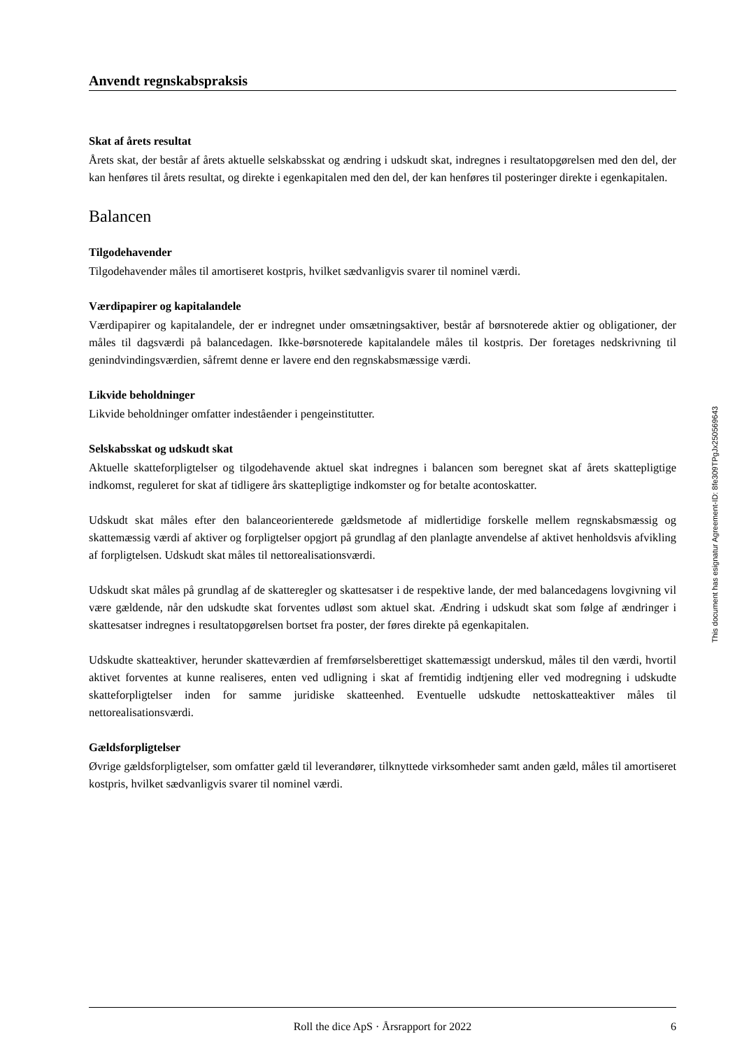Anvendt regnskabspraksis
Skat af årets resultat
Årets skat, der består af årets aktuelle selskabsskat og ændring i udskudt skat, indregnes i resultatopgørelsen med den del, der kan henføres til årets resultat, og direkte i egenkapitalen med den del, der kan henføres til posteringer direkte i egenkapitalen.
Balancen
Tilgodehavender
Tilgodehavender måles til amortiseret kostpris, hvilket sædvanligvis svarer til nominel værdi.
Værdipapirer og kapitalandele
Værdipapirer og kapitalandele, der er indregnet under omsætningsaktiver, består af børsnoterede aktier og obligationer, der måles til dagsværdi på balancedagen. Ikke-børsnoterede kapitalandele måles til kostpris. Der foretages nedskrivning til genindvindingsværdien, såfremt denne er lavere end den regnskabsmæssige værdi.
Likvide beholdninger
Likvide beholdninger omfatter indeståender i pengeinstitutter.
Selskabsskat og udskudt skat
Aktuelle skatteforpligtelser og tilgodehavende aktuel skat indregnes i balancen som beregnet skat af årets skattepligtige indkomst, reguleret for skat af tidligere års skattepligtige indkomster og for betalte acontoskatter.
Udskudt skat måles efter den balanceorienterede gældsmetode af midlertidige forskelle mellem regnskabsmæssig og skattemæssig værdi af aktiver og forpligtelser opgjort på grundlag af den planlagte anvendelse af aktivet henholdsvis afvikling af forpligtelsen. Udskudt skat måles til nettorealisationsværdi.
Udskudt skat måles på grundlag af de skatteregler og skattesatser i de respektive lande, der med balancedagens lovgivning vil være gældende, når den udskudte skat forventes udløst som aktuel skat. Ændring i udskudt skat som følge af ændringer i skattesatser indregnes i resultatopgørelsen bortset fra poster, der føres direkte på egenkapitalen.
Udskudte skatteaktiver, herunder skatteværdien af fremførselsberettiget skattemæssigt underskud, måles til den værdi, hvortil aktivet forventes at kunne realiseres, enten ved udligning i skat af fremtidig indtjening eller ved modregning i udskudte skatteforpligtelser inden for samme juridiske skatteenhed. Eventuelle udskudte nettoskatteaktiver måles til nettorealisationsværdi.
Gældsforpligtelser
Øvrige gældsforpligtelser, som omfatter gæld til leverandører, tilknyttede virksomheder samt anden gæld, måles til amortiseret kostpris, hvilket sædvanligvis svarer til nominel værdi.
Roll the dice ApS · Årsrapport for 2022 6
This document has esignatur Agreement-ID: 8fe309TPgJx250569643